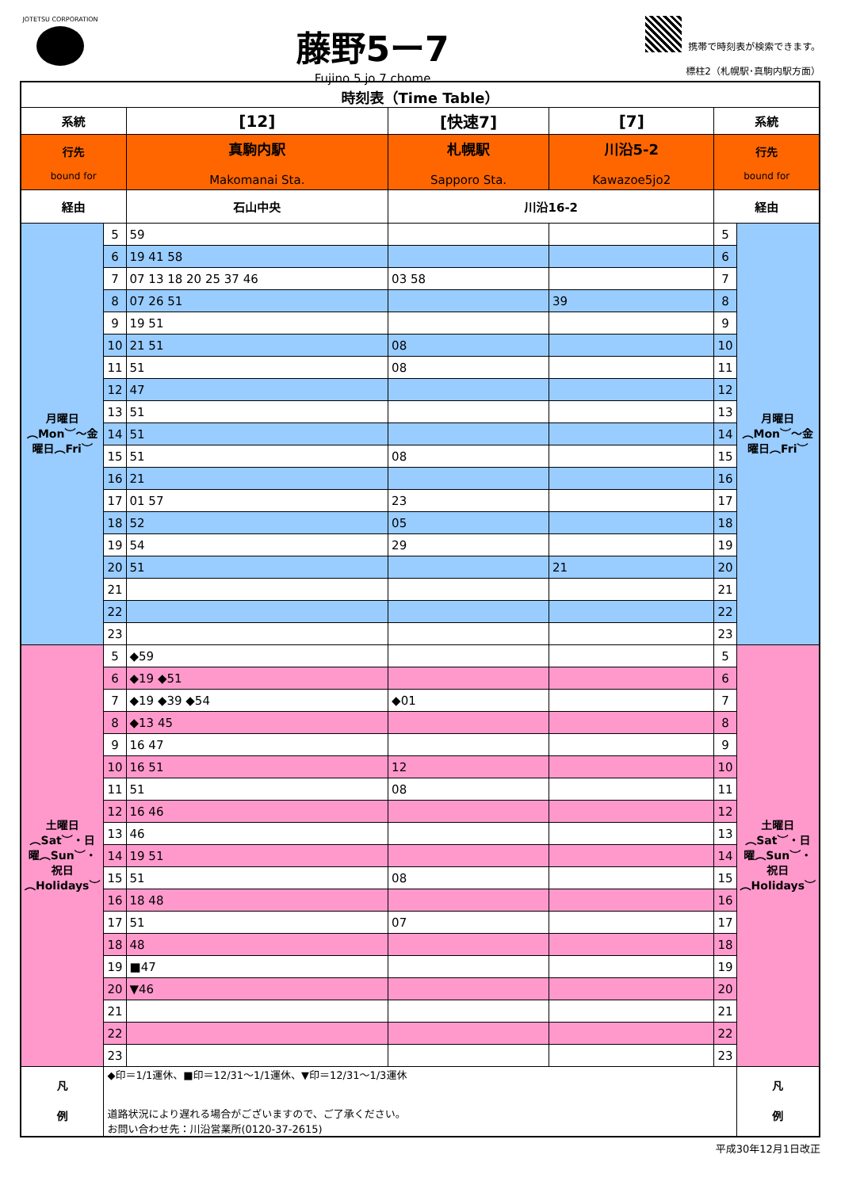JOTETSU CORPORATION
藤野5ー7
Fujino 5 jo 7 chome
携帯で時刻表が検索できます。
標柱2（札幌駅･真駒内駅方面）
| 時刻表（Time Table） | | | | | | |
| --- | --- | --- | --- | --- | --- | --- |
| 系統 | | [12] | [快速7] | [7] | 系統 | |
| 行先 bound for | | 真駒内駅 Makomanai Sta. | 札幌駅 Sapporo Sta. | 川沿5-2 Kawazoe5jo2 | 行先 bound for | |
| 経由 | | 石山中央 | 川沿16-2 | | 経由 | |
| 月曜日︵Mon︶〜金曜日︵Fri︶ | 5 | 59 | | | 5 | 月曜日︵Mon︶〜金曜日︵Fri︶ |
| | 6 | 19 41 58 | | | 6 | |
| | 7 | 07 13 18 20 25 37 46 | 03 58 | | 7 | |
| | 8 | 07 26 51 | | 39 | 8 | |
| | 9 | 19 51 | | | 9 | |
| | 10 | 21 51 | 08 | | 10 | |
| | 11 | 51 | 08 | | 11 | |
| | 12 | 47 | | | 12 | |
| | 13 | 51 | | | 13 | |
| | 14 | 51 | | | 14 | |
| | 15 | 51 | 08 | | 15 | |
| | 16 | 21 | | | 16 | |
| | 17 | 01 57 | 23 | | 17 | |
| | 18 | 52 | 05 | | 18 | |
| | 19 | 54 | 29 | | 19 | |
| | 20 | 51 | | 21 | 20 | |
| | 21 | | | | 21 | |
| | 22 | | | | 22 | |
| | 23 | | | | 23 | |
| 土曜日︵Sat︶・日曜︵Sun︶・祝日︵Holidays︶ | 5 | ◆59 | | | 5 | 土曜日︵Sat︶・日曜︵Sun︶・祝日︵Holidays︶ |
| | 6 | ◆19 ◆51 | | | 6 | |
| | 7 | ◆19 ◆39 ◆54 | ◆01 | | 7 | |
| | 8 | ◆13 45 | | | 8 | |
| | 9 | 16 47 | | | 9 | |
| | 10 | 16 51 | 12 | | 10 | |
| | 11 | 51 | 08 | | 11 | |
| | 12 | 16 46 | | | 12 | |
| | 13 | 46 | | | 13 | |
| | 14 | 19 51 | | | 14 | |
| | 15 | 51 | 08 | | 15 | |
| | 16 | 18 48 | | | 16 | |
| | 17 | 51 | 07 | | 17 | |
| | 18 | 48 | | | 18 | |
| | 19 | ■47 | | | 19 | |
| | 20 | ▼46 | | | 20 | |
| | 21 | | | | 21 | |
| | 22 | | | | 22 | |
| | 23 | | | | 23 | |
| 凡 例 | ◆印＝1/1運休、■印＝12/31～1/1運休、▼印＝12/31～1/3運休 道路状況により遅れる場合がございますので、ご了承ください。 お問い合わせ先：川沿営業所(0120-37-2615) | | | | | 凡 例 |
平成30年12月1日改正